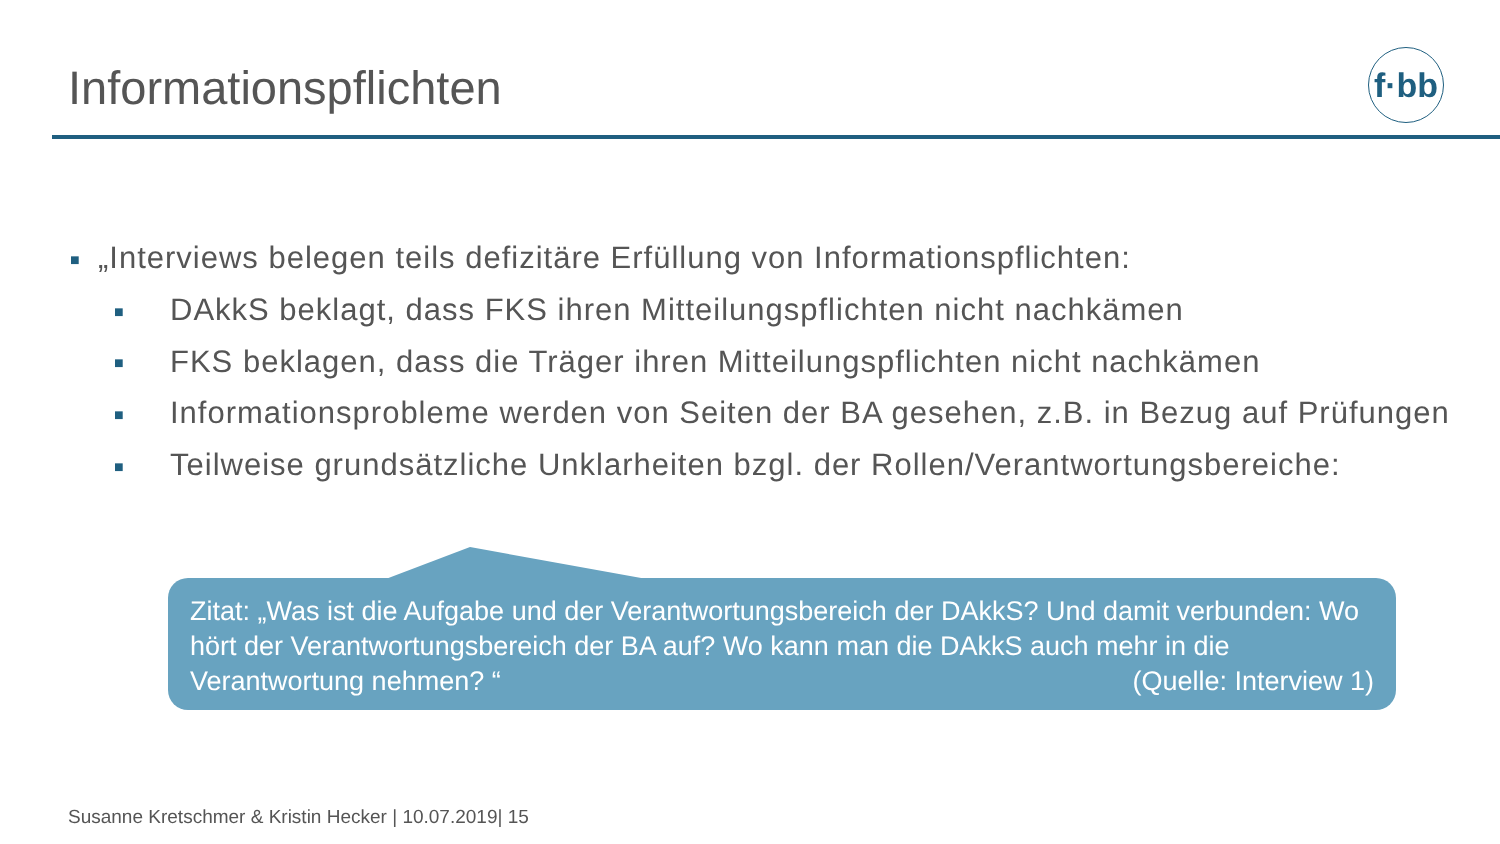Informationspflichten
f·bb
■ „Interviews belegen teils defizitäre Erfüllung von Informationspflichten:
■ DAkkS beklagt, dass FKS ihren Mitteilungspflichten nicht nachkämen
■ FKS beklagen, dass die Träger ihren Mitteilungspflichten nicht nachkämen
■ Informationsprobleme werden von Seiten der BA gesehen, z.B. in Bezug auf Prüfungen
■ Teilweise grundsätzliche Unklarheiten bzgl. der Rollen/Verantwortungsbereiche:
Zitat: „Was ist die Aufgabe und der Verantwortungsbereich der DAkkS? Und damit verbunden: Wo hört der Verantwortungsbereich der BA auf? Wo kann man die DAkkS auch mehr in die Verantwortung nehmen? “ (Quelle: Interview 1)
Susanne Kretschmer & Kristin Hecker | 10.07.2019| 15